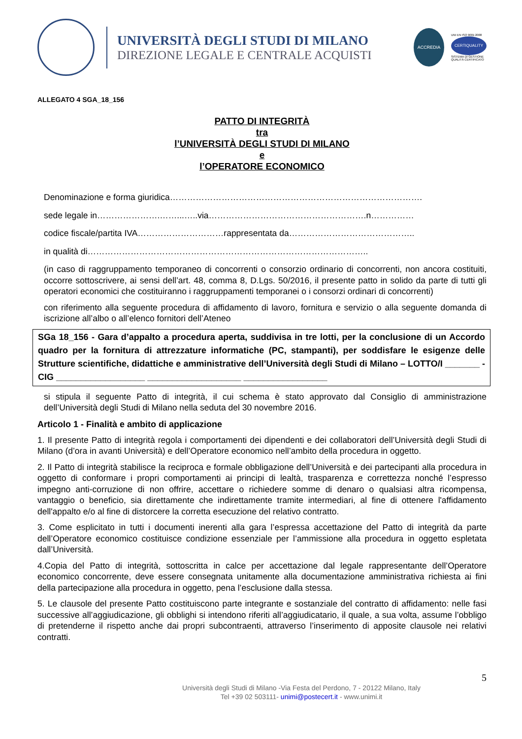UNIVERSITÀ DEGLI STUDI DI MILANO
DIREZIONE LEGALE E CENTRALE ACQUISTI
ACCREDIA
UNI EN ISO 9001:2008
CERTIQUALITY
SISTEMA DI GESTIONE
QUALITÀ CERTIFICATO
ALLEGATO 4 SGA_18_156
PATTO DI INTEGRITÀ
tra
l’UNIVERSITÀ DEGLI STUDI DI MILANO
e
l’OPERATORE ECONOMICO
Denominazione e forma giuridica…………………………………………………………………………….
sede legale in………………….……...…..via……………………………………………….n……………
codice fiscale/partita IVA…………………………rappresentata da……………………………………..
in qualità di……………………………………………………………………………………..
(in caso di raggruppamento temporaneo di concorrenti o consorzio ordinario di concorrenti, non ancora costituiti, occorre sottoscrivere, ai sensi dell’art. 48, comma 8, D.Lgs. 50/2016, il presente patto in solido da parte di tutti gli operatori economici che costituiranno i raggruppamenti temporanei o i consorzi ordinari di concorrenti)
con riferimento alla seguente procedura di affidamento di lavoro, fornitura e servizio o alla seguente domanda di iscrizione all’albo o all’elenco fornitori dell’Ateneo
SGa 18_156 - Gara d’appalto a procedura aperta, suddivisa in tre lotti, per la conclusione di un Accordo quadro per la fornitura di attrezzature informatiche (PC, stampanti), per soddisfare le esigenze delle Strutture scientifiche, didattiche e amministrative dell’Università degli Studi di Milano – LOTTO/I _______ - CIG __________________ ___________________ _________________
si stipula il seguente Patto di integrità, il cui schema è stato approvato dal Consiglio di amministrazione dell’Università degli Studi di Milano nella seduta del 30 novembre 2016.
Articolo 1 - Finalità e ambito di applicazione
1. Il presente Patto di integrità regola i comportamenti dei dipendenti e dei collaboratori dell’Università degli Studi di Milano (d’ora in avanti Università) e dell’Operatore economico nell’ambito della procedura in oggetto.
2. Il Patto di integrità stabilisce la reciproca e formale obbligazione dell’Università e dei partecipanti alla procedura in oggetto di conformare i propri comportamenti ai principi di lealtà, trasparenza e correttezza nonché l’espresso impegno anti-corruzione di non offrire, accettare o richiedere somme di denaro o qualsiasi altra ricompensa, vantaggio o beneficio, sia direttamente che indirettamente tramite intermediari, al fine di ottenere l'affidamento dell'appalto e/o al fine di distorcere la corretta esecuzione del relativo contratto.
3. Come esplicitato in tutti i documenti inerenti alla gara l’espressa accettazione del Patto di integrità da parte dell’Operatore economico costituisce condizione essenziale per l’ammissione alla procedura in oggetto espletata dall’Università.
4.Copia del Patto di integrità, sottoscritta in calce per accettazione dal legale rappresentante dell’Operatore economico concorrente, deve essere consegnata unitamente alla documentazione amministrativa richiesta ai fini della partecipazione alla procedura in oggetto, pena l’esclusione dalla stessa.
5. Le clausole del presente Patto costituiscono parte integrante e sostanziale del contratto di affidamento: nelle fasi successive all’aggiudicazione, gli obblighi si intendono riferiti all’aggiudicatario, il quale, a sua volta, assume l’obbligo di pretenderne il rispetto anche dai propri subcontraenti, attraverso l’inserimento di apposite clausole nei relativi contratti.
5
Università degli Studi di Milano -Via Festa del Perdono, 7 - 20122 Milano, Italy
Tel +39 02 503111- unimi@postecert.it - www.unimi.it